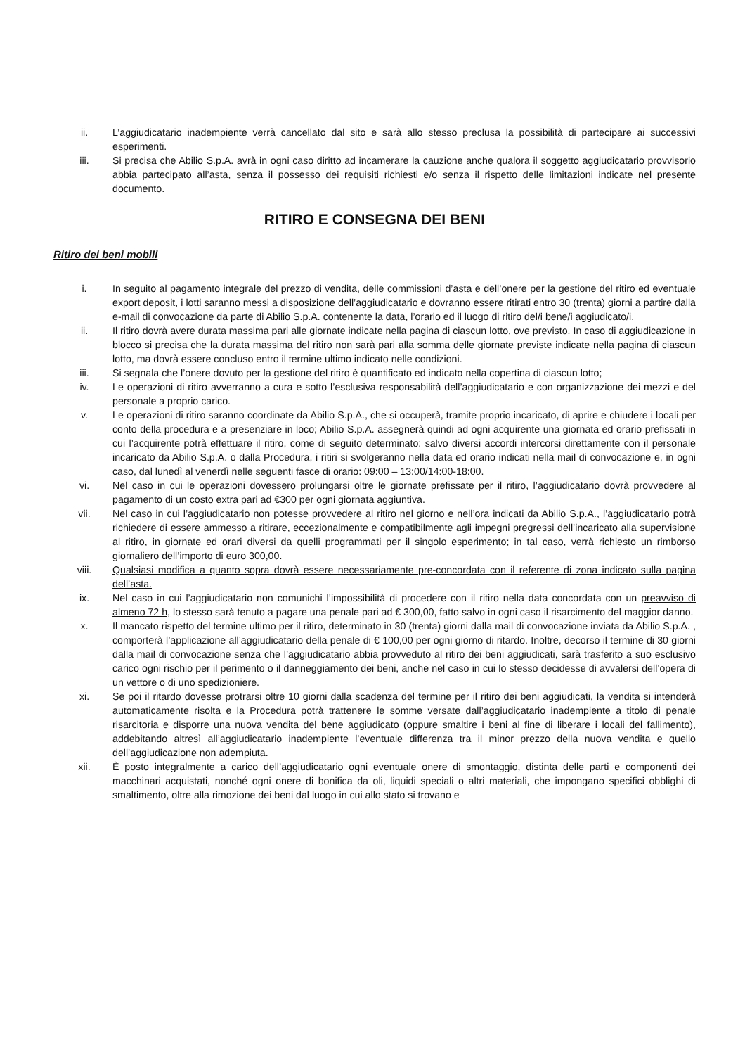ii. L’aggiudicatario inadempiente verrà cancellato dal sito e sarà allo stesso preclusa la possibilità di partecipare ai successivi esperimenti.
iii. Si precisa che Abilio S.p.A. avrà in ogni caso diritto ad incamerare la cauzione anche qualora il soggetto aggiudicatario provvisorio abbia partecipato all’asta, senza il possesso dei requisiti richiesti e/o senza il rispetto delle limitazioni indicate nel presente documento.
RITIRO E CONSEGNA DEI BENI
Ritiro dei beni mobili
i. In seguito al pagamento integrale del prezzo di vendita, delle commissioni d’asta e dell’onere per la gestione del ritiro ed eventuale export deposit, i lotti saranno messi a disposizione dell’aggiudicatario e dovranno essere ritirati entro 30 (trenta) giorni a partire dalla e-mail di convocazione da parte di Abilio S.p.A. contenente la data, l’orario ed il luogo di ritiro del/i bene/i aggiudicato/i.
ii. Il ritiro dovrà avere durata massima pari alle giornate indicate nella pagina di ciascun lotto, ove previsto. In caso di aggiudicazione in blocco si precisa che la durata massima del ritiro non sarà pari alla somma delle giornate previste indicate nella pagina di ciascun lotto, ma dovrà essere concluso entro il termine ultimo indicato nelle condizioni.
iii. Si segnala che l’onere dovuto per la gestione del ritiro è quantificato ed indicato nella copertina di ciascun lotto;
iv. Le operazioni di ritiro avverranno a cura e sotto l’esclusiva responsabilità dell’aggiudicatario e con organizzazione dei mezzi e del personale a proprio carico.
v. Le operazioni di ritiro saranno coordinate da Abilio S.p.A., che si occuperà, tramite proprio incaricato, di aprire e chiudere i locali per conto della procedura e a presenziare in loco; Abilio S.p.A. assegnerà quindi ad ogni acquirente una giornata ed orario prefissati in cui l’acquirente potrà effettuare il ritiro, come di seguito determinato: salvo diversi accordi intercorsi direttamente con il personale incaricato da Abilio S.p.A. o dalla Procedura, i ritiri si svolgeranno nella data ed orario indicati nella mail di convocazione e, in ogni caso, dal lunedì al venerdì nelle seguenti fasce di orario: 09:00 – 13:00/14:00-18:00.
vi. Nel caso in cui le operazioni dovessero prolungarsi oltre le giornate prefissate per il ritiro, l’aggiudicatario dovrà provvedere al pagamento di un costo extra pari ad €300 per ogni giornata aggiuntiva.
vii. Nel caso in cui l’aggiudicatario non potesse provvedere al ritiro nel giorno e nell’ora indicati da Abilio S.p.A., l’aggiudicatario potrà richiedere di essere ammesso a ritirare, eccezionalmente e compatibilmente agli impegni pregressi dell’incaricato alla supervisione al ritiro, in giornate ed orari diversi da quelli programmati per il singolo esperimento; in tal caso, verrà richiesto un rimborso giornaliero dell’importo di euro 300,00.
viii. Qualsiasi modifica a quanto sopra dovrà essere necessariamente pre-concordata con il referente di zona indicato sulla pagina dell’asta.
ix. Nel caso in cui l’aggiudicatario non comunichi l’impossibilità di procedere con il ritiro nella data concordata con un preavviso di almeno 72 h, lo stesso sarà tenuto a pagare una penale pari ad € 300,00, fatto salvo in ogni caso il risarcimento del maggior danno.
x. Il mancato rispetto del termine ultimo per il ritiro, determinato in 30 (trenta) giorni dalla mail di convocazione inviata da Abilio S.p.A. , comporterà l’applicazione all’aggiudicatario della penale di € 100,00 per ogni giorno di ritardo. Inoltre, decorso il termine di 30 giorni dalla mail di convocazione senza che l’aggiudicatario abbia provveduto al ritiro dei beni aggiudicati, sarà trasferito a suo esclusivo carico ogni rischio per il perimento o il danneggiamento dei beni, anche nel caso in cui lo stesso decidesse di avvalersi dell’opera di un vettore o di uno spedizioniere.
xi. Se poi il ritardo dovesse protrarsi oltre 10 giorni dalla scadenza del termine per il ritiro dei beni aggiudicati, la vendita si intenderà automaticamente risolta e la Procedura potrà trattenere le somme versate dall’aggiudicatario inadempiente a titolo di penale risarcitoria e disporre una nuova vendita del bene aggiudicato (oppure smaltire i beni al fine di liberare i locali del fallimento), addebitando altresì all’aggiudicatario inadempiente l’eventuale differenza tra il minor prezzo della nuova vendita e quello dell’aggiudicazione non adempiuta.
xii. È posto integralmente a carico dell’aggiudicatario ogni eventuale onere di smontaggio, distinta delle parti e componenti dei macchinari acquistati, nonché ogni onere di bonifica da oli, liquidi speciali o altri materiali, che impongano specifici obblighi di smaltimento, oltre alla rimozione dei beni dal luogo in cui allo stato si trovano e